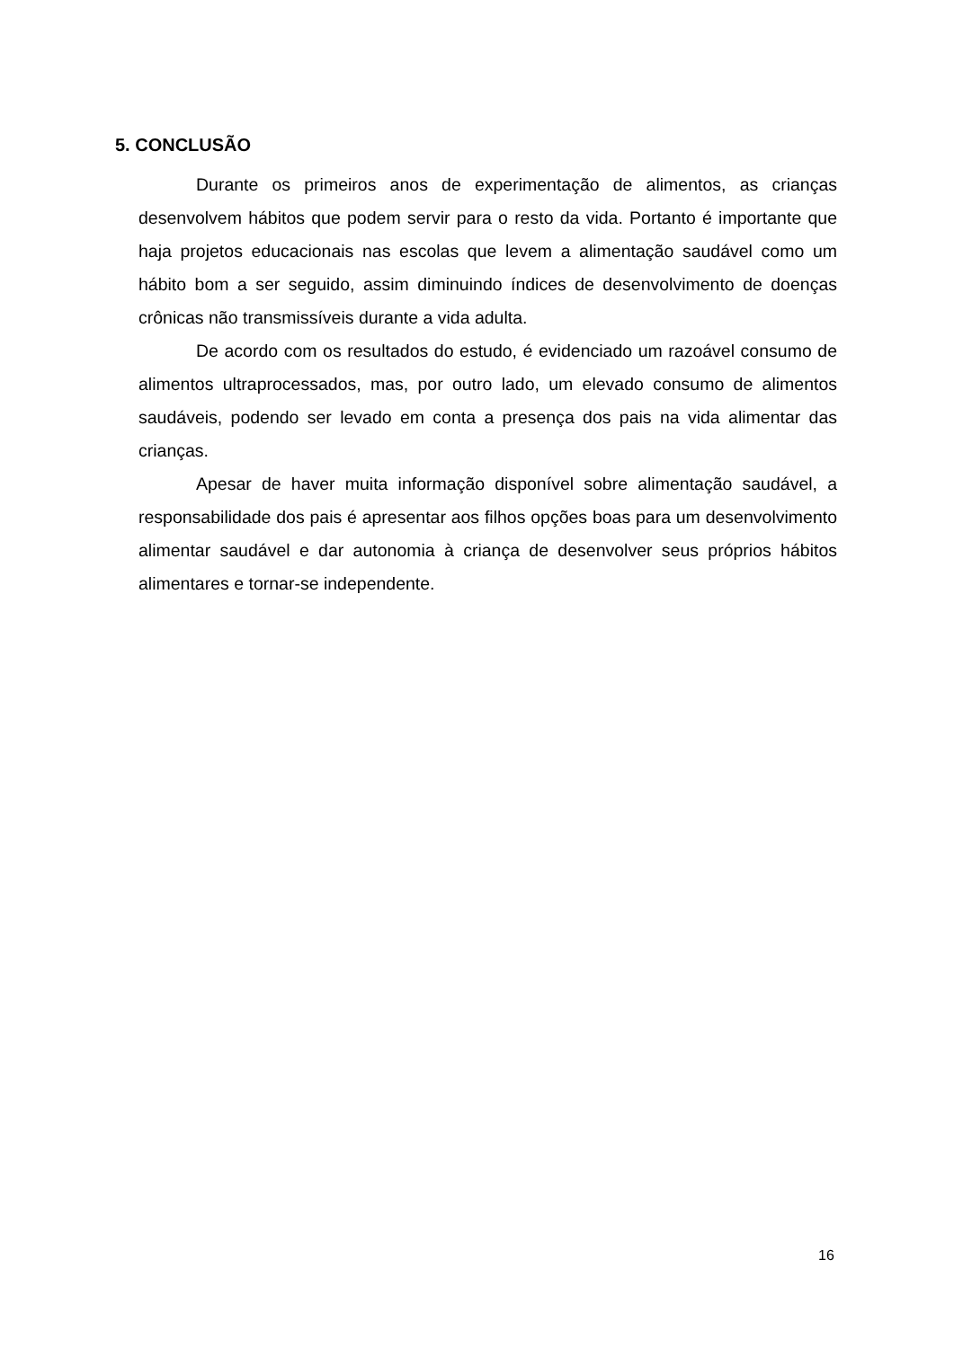5. CONCLUSÃO
Durante os primeiros anos de experimentação de alimentos, as crianças desenvolvem hábitos que podem servir para o resto da vida. Portanto é importante que haja projetos educacionais nas escolas que levem a alimentação saudável como um hábito bom a ser seguido, assim diminuindo índices de desenvolvimento de doenças crônicas não transmissíveis durante a vida adulta.
De acordo com os resultados do estudo, é evidenciado um razoável consumo de alimentos ultraprocessados, mas, por outro lado, um elevado consumo de alimentos saudáveis, podendo ser levado em conta a presença dos pais na vida alimentar das crianças.
Apesar de haver muita informação disponível sobre alimentação saudável, a responsabilidade dos pais é apresentar aos filhos opções boas para um desenvolvimento alimentar saudável e dar autonomia à criança de desenvolver seus próprios hábitos alimentares e tornar-se independente.
16